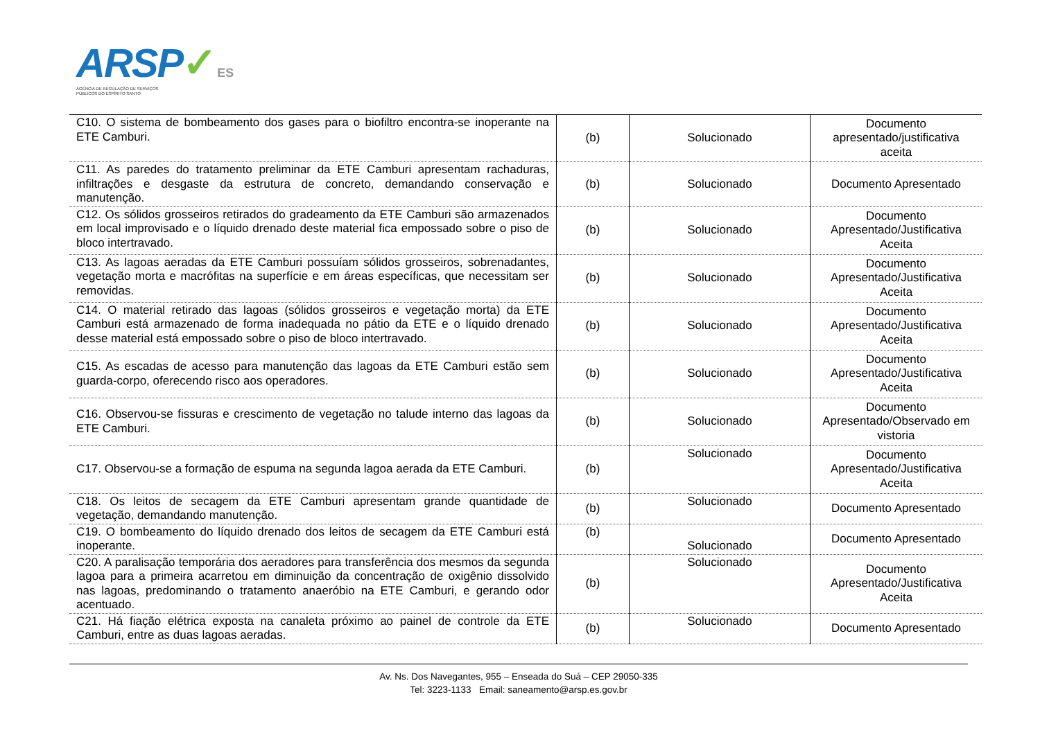ARSP✓ES
AGÊNCIA DE REGULAÇÃO DE SERVIÇOS
PÚBLICOS DO ESPÍRITO SANTO
| C10. O sistema de bombeamento dos gases para o biofiltro encontra-se inoperante na ETE Camburi. | (b) | Solucionado | Documento apresentado/justificativa aceita |
| C11. As paredes do tratamento preliminar da ETE Camburi apresentam rachaduras, infiltrações e desgaste da estrutura de concreto, demandando conservação e manutenção. | (b) | Solucionado | Documento Apresentado |
| C12. Os sólidos grosseiros retirados do gradeamento da ETE Camburi são armazenados em local improvisado e o líquido drenado deste material fica empossado sobre o piso de bloco intertravado. | (b) | Solucionado | Documento Apresentado/Justificativa Aceita |
| C13. As lagoas aeradas da ETE Camburi possuíam sólidos grosseiros, sobrenadantes, vegetação morta e macrófitas na superfície e em áreas específicas, que necessitam ser removidas. | (b) | Solucionado | Documento Apresentado/Justificativa Aceita |
| C14. O material retirado das lagoas (sólidos grosseiros e vegetação morta) da ETE Camburi está armazenado de forma inadequada no pátio da ETE e o líquido drenado desse material está empossado sobre o piso de bloco intertravado. | (b) | Solucionado | Documento Apresentado/Justificativa Aceita |
| C15. As escadas de acesso para manutenção das lagoas da ETE Camburi estão sem guarda-corpo, oferecendo risco aos operadores. | (b) | Solucionado | Documento Apresentado/Justificativa Aceita |
| C16. Observou-se fissuras e crescimento de vegetação no talude interno das lagoas da ETE Camburi. | (b) | Solucionado | Documento Apresentado/Observado em vistoria |
| C17. Observou-se a formação de espuma na segunda lagoa aerada da ETE Camburi. | (b) | Solucionado | Documento Apresentado/Justificativa Aceita |
| C18. Os leitos de secagem da ETE Camburi apresentam grande quantidade de vegetação, demandando manutenção. | (b) | Solucionado | Documento Apresentado |
| C19. O bombeamento do líquido drenado dos leitos de secagem da ETE Camburi está inoperante. | (b) | Solucionado | Documento Apresentado |
| C20. A paralisação temporária dos aeradores para transferência dos mesmos da segunda lagoa para a primeira acarretou em diminuição da concentração de oxigênio dissolvido nas lagoas, predominando o tratamento anaeróbio na ETE Camburi, e gerando odor acentuado. | (b) | Solucionado | Documento Apresentado/Justificativa Aceita |
| C21. Há fiação elétrica exposta na canaleta próximo ao painel de controle da ETE Camburi, entre as duas lagoas aeradas. | (b) | Solucionado | Documento Apresentado |
Av. Ns. Dos Navegantes, 955 – Enseada do Suá – CEP 29050-335
Tel: 3223-1133 Email: saneamento@arsp.es.gov.br